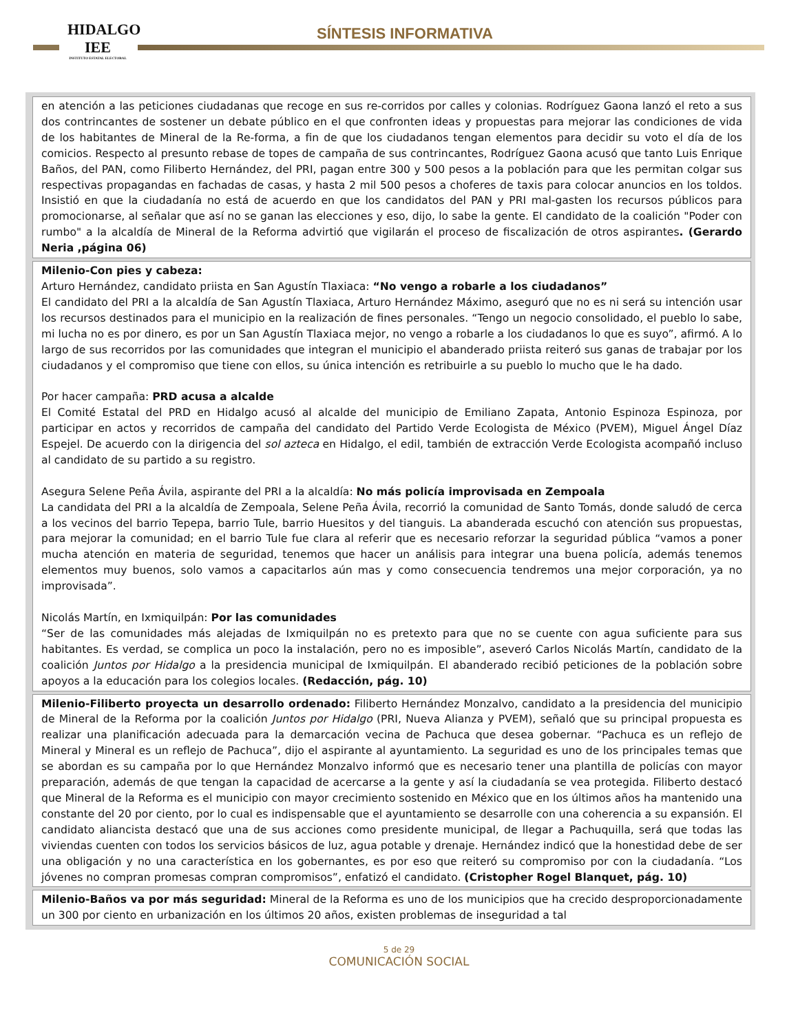HIDALGO
IEE
INSTITUTO ESTATAL ELECTORAL
SÍNTESIS INFORMATIVA
en atención a las peticiones ciudadanas que recoge en sus re-corridos por calles y colonias. Rodríguez Gaona lanzó el reto a sus dos contrincantes de sostener un debate público en el que confronten ideas y propuestas para mejorar las condiciones de vida de los habitantes de Mineral de la Re-forma, a fin de que los ciudadanos tengan elementos para decidir su voto el día de los comicios. Respecto al presunto rebase de topes de campaña de sus contrincantes, Rodríguez Gaona acusó que tanto Luis Enrique Baños, del PAN, como Filiberto Hernández, del PRI, pagan entre 300 y 500 pesos a la población para que les permitan colgar sus respectivas propagandas en fachadas de casas, y hasta 2 mil 500 pesos a choferes de taxis para colocar anuncios en los toldos. Insistió en que la ciudadanía no está de acuerdo en que los candidatos del PAN y PRI mal-gasten los recursos públicos para promocionarse, al señalar que así no se ganan las elecciones y eso, dijo, lo sabe la gente. El candidato de la coalición "Poder con rumbo" a la alcaldía de Mineral de la Reforma advirtió que vigilarán el proceso de fiscalización de otros aspirantes. (Gerardo Neria ,página 06)
Milenio-Con pies y cabeza:
Arturo Hernández, candidato priista en San Agustín Tlaxiaca: “No vengo a robarle a los ciudadanos”
El candidato del PRI a la alcaldía de San Agustín Tlaxiaca, Arturo Hernández Máximo, aseguró que no es ni será su intención usar los recursos destinados para el municipio en la realización de fines personales. “Tengo un negocio consolidado, el pueblo lo sabe, mi lucha no es por dinero, es por un San Agustín Tlaxiaca mejor, no vengo a robarle a los ciudadanos lo que es suyo”, afirmó. A lo largo de sus recorridos por las comunidades que integran el municipio el abanderado priista reiteró sus ganas de trabajar por los ciudadanos y el compromiso que tiene con ellos, su única intención es retribuirle a su pueblo lo mucho que le ha dado.
Por hacer campaña: PRD acusa a alcalde
El Comité Estatal del PRD en Hidalgo acusó al alcalde del municipio de Emiliano Zapata, Antonio Espinoza Espinoza, por participar en actos y recorridos de campaña del candidato del Partido Verde Ecologista de México (PVEM), Miguel Ángel Díaz Espejel. De acuerdo con la dirigencia del sol azteca en Hidalgo, el edil, también de extracción Verde Ecologista acompañó incluso al candidato de su partido a su registro.
Asegura Selene Peña Ávila, aspirante del PRI a la alcaldía: No más policía improvisada en Zempoala
La candidata del PRI a la alcaldía de Zempoala, Selene Peña Ávila, recorrió la comunidad de Santo Tomás, donde saludó de cerca a los vecinos del barrio Tepepa, barrio Tule, barrio Huesitos y del tianguis. La abanderada escuchó con atención sus propuestas, para mejorar la comunidad; en el barrio Tule fue clara al referir que es necesario reforzar la seguridad pública “vamos a poner mucha atención en materia de seguridad, tenemos que hacer un análisis para integrar una buena policía, además tenemos elementos muy buenos, solo vamos a capacitarlos aún mas y como consecuencia tendremos una mejor corporación, ya no improvisada”.
Nicolás Martín, en Ixmiquilpán: Por las comunidades
“Ser de las comunidades más alejadas de Ixmiquilpán no es pretexto para que no se cuente con agua suficiente para sus habitantes. Es verdad, se complica un poco la instalación, pero no es imposible”, aseveró Carlos Nicolás Martín, candidato de la coalición Juntos por Hidalgo a la presidencia municipal de Ixmiquilpán. El abanderado recibió peticiones de la población sobre apoyos a la educación para los colegios locales. (Redacción, pág. 10)
Milenio-Filiberto proyecta un desarrollo ordenado: Filiberto Hernández Monzalvo, candidato a la presidencia del municipio de Mineral de la Reforma por la coalición Juntos por Hidalgo (PRI, Nueva Alianza y PVEM), señaló que su principal propuesta es realizar una planificación adecuada para la demarcación vecina de Pachuca que desea gobernar. “Pachuca es un reflejo de Mineral y Mineral es un reflejo de Pachuca”, dijo el aspirante al ayuntamiento. La seguridad es uno de los principales temas que se abordan es su campaña por lo que Hernández Monzalvo informó que es necesario tener una plantilla de policías con mayor preparación, además de que tengan la capacidad de acercarse a la gente y así la ciudadanía se vea protegida. Filiberto destacó que Mineral de la Reforma es el municipio con mayor crecimiento sostenido en México que en los últimos años ha mantenido una constante del 20 por ciento, por lo cual es indispensable que el ayuntamiento se desarrolle con una coherencia a su expansión. El candidato aliancista destacó que una de sus acciones como presidente municipal, de llegar a Pachuquilla, será que todas las viviendas cuenten con todos los servicios básicos de luz, agua potable y drenaje. Hernández indicó que la honestidad debe de ser una obligación y no una característica en los gobernantes, es por eso que reiteró su compromiso por con la ciudadanía. “Los jóvenes no compran promesas compran compromisos”, enfatizó el candidato. (Cristopher Rogel Blanquet, pág. 10)
Milenio-Baños va por más seguridad: Mineral de la Reforma es uno de los municipios que ha crecido desproporcionadamente un 300 por ciento en urbanización en los últimos 20 años, existen problemas de inseguridad a tal
5 de 29
COMUNICACIÓN SOCIAL